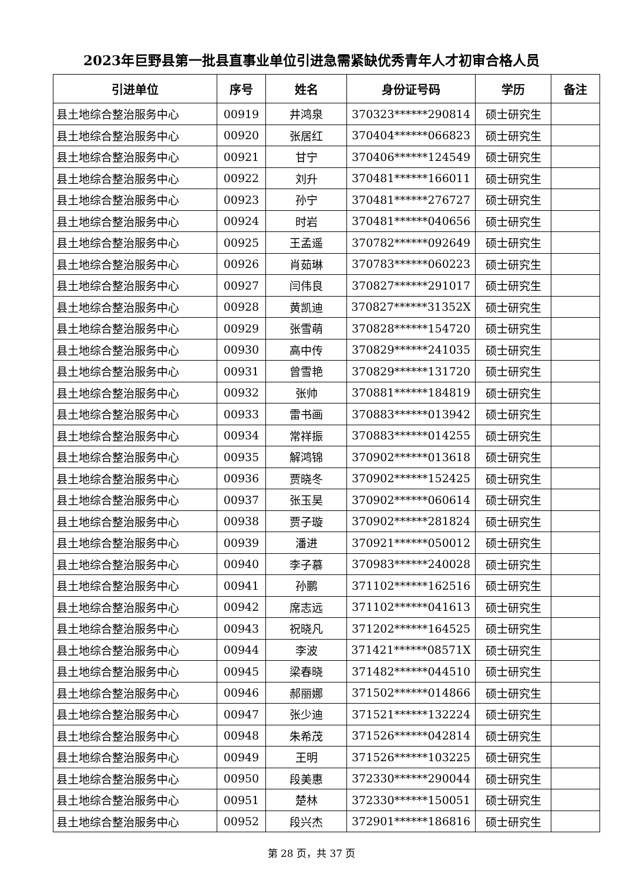2023年巨野县第一批县直事业单位引进急需紧缺优秀青年人才初审合格人员
| 引进单位 | 序号 | 姓名 | 身份证号码 | 学历 | 备注 |
| --- | --- | --- | --- | --- | --- |
| 县土地综合整治服务中心 | 00919 | 井鸿泉 | 370323******290814 | 硕士研究生 | |
| 县土地综合整治服务中心 | 00920 | 张居红 | 370404******066823 | 硕士研究生 | |
| 县土地综合整治服务中心 | 00921 | 甘宁 | 370406******124549 | 硕士研究生 | |
| 县土地综合整治服务中心 | 00922 | 刘升 | 370481******166011 | 硕士研究生 | |
| 县土地综合整治服务中心 | 00923 | 孙宁 | 370481******276727 | 硕士研究生 | |
| 县土地综合整治服务中心 | 00924 | 时岩 | 370481******040656 | 硕士研究生 | |
| 县土地综合整治服务中心 | 00925 | 王孟遥 | 370782******092649 | 硕士研究生 | |
| 县土地综合整治服务中心 | 00926 | 肖茹琳 | 370783******060223 | 硕士研究生 | |
| 县土地综合整治服务中心 | 00927 | 闫伟良 | 370827******291017 | 硕士研究生 | |
| 县土地综合整治服务中心 | 00928 | 黄凯迪 | 370827******31352X | 硕士研究生 | |
| 县土地综合整治服务中心 | 00929 | 张雪萌 | 370828******154720 | 硕士研究生 | |
| 县土地综合整治服务中心 | 00930 | 高中传 | 370829******241035 | 硕士研究生 | |
| 县土地综合整治服务中心 | 00931 | 曾雪艳 | 370829******131720 | 硕士研究生 | |
| 县土地综合整治服务中心 | 00932 | 张帅 | 370881******184819 | 硕士研究生 | |
| 县土地综合整治服务中心 | 00933 | 雷书画 | 370883******013942 | 硕士研究生 | |
| 县土地综合整治服务中心 | 00934 | 常祥振 | 370883******014255 | 硕士研究生 | |
| 县土地综合整治服务中心 | 00935 | 解鸿锦 | 370902******013618 | 硕士研究生 | |
| 县土地综合整治服务中心 | 00936 | 贾晓冬 | 370902******152425 | 硕士研究生 | |
| 县土地综合整治服务中心 | 00937 | 张玉昊 | 370902******060614 | 硕士研究生 | |
| 县土地综合整治服务中心 | 00938 | 贾子璇 | 370902******281824 | 硕士研究生 | |
| 县土地综合整治服务中心 | 00939 | 潘进 | 370921******050012 | 硕士研究生 | |
| 县土地综合整治服务中心 | 00940 | 李子慕 | 370983******240028 | 硕士研究生 | |
| 县土地综合整治服务中心 | 00941 | 孙鹏 | 371102******162516 | 硕士研究生 | |
| 县土地综合整治服务中心 | 00942 | 席志远 | 371102******041613 | 硕士研究生 | |
| 县土地综合整治服务中心 | 00943 | 祝晓凡 | 371202******164525 | 硕士研究生 | |
| 县土地综合整治服务中心 | 00944 | 李波 | 371421******08571X | 硕士研究生 | |
| 县土地综合整治服务中心 | 00945 | 梁春晓 | 371482******044510 | 硕士研究生 | |
| 县土地综合整治服务中心 | 00946 | 郝丽娜 | 371502******014866 | 硕士研究生 | |
| 县土地综合整治服务中心 | 00947 | 张少迪 | 371521******132224 | 硕士研究生 | |
| 县土地综合整治服务中心 | 00948 | 朱希茂 | 371526******042814 | 硕士研究生 | |
| 县土地综合整治服务中心 | 00949 | 王明 | 371526******103225 | 硕士研究生 | |
| 县土地综合整治服务中心 | 00950 | 段美惠 | 372330******290044 | 硕士研究生 | |
| 县土地综合整治服务中心 | 00951 | 楚林 | 372330******150051 | 硕士研究生 | |
| 县土地综合整治服务中心 | 00952 | 段兴杰 | 372901******186816 | 硕士研究生 | |
第 28 页，共 37 页